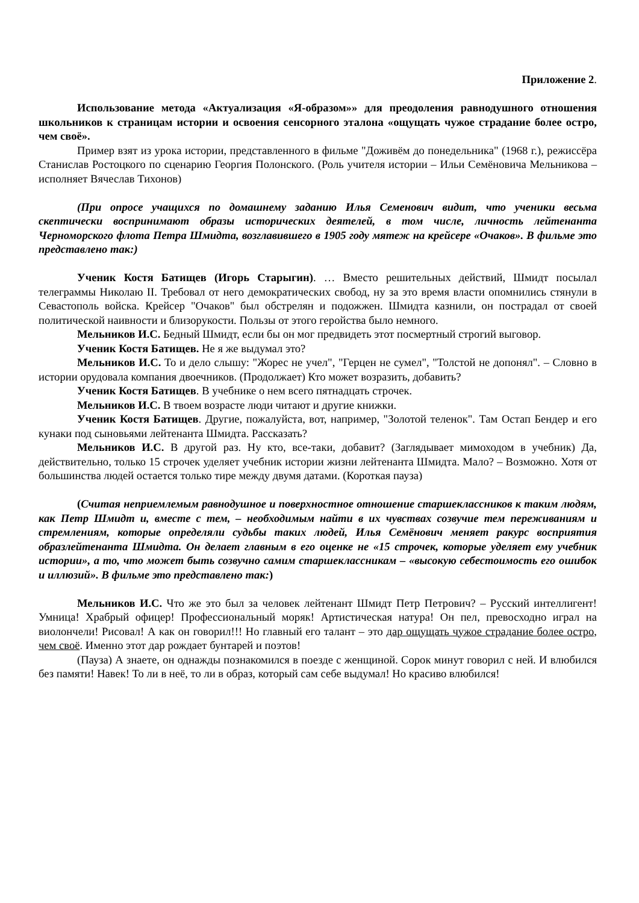Приложение 2.
Использование метода «Актуализация «Я-образом»» для преодоления равнодушного отношения школьников к страницам истории и освоения сенсорного эталона «ощущать чужое страдание более остро, чем своё».
Пример взят из урока истории, представленного в фильме "Доживём до понедельника" (1968 г.), режиссёра Станислав Ростоцкого по сценарию Георгия Полонского. (Роль учителя истории – Ильи Семёновича Мельникова – исполняет Вячеслав Тихонов)
(При опросе учащихся по домашнему заданию Илья Семенович видит, что ученики весьма скептически воспринимают образы исторических деятелей, в том числе, личность лейтенанта Черноморского флота Петра Шмидта, возглавившего в 1905 году мятеж на крейсере «Очаков». В фильме это представлено так:)
Ученик Костя Батищев (Игорь Старыгин). … Вместо решительных действий, Шмидт посылал телеграммы Николаю II. Требовал от него демократических свобод, ну за это время власти опомнились стянули в Севастополь войска. Крейсер "Очаков" был обстрелян и подожжен. Шмидта казнили, он пострадал от своей политической наивности и близорукости. Пользы от этого геройства было немного.
Мельников И.С. Бедный Шмидт, если бы он мог предвидеть этот посмертный строгий выговор.
Ученик Костя Батищев. Не я же выдумал это?
Мельников И.С. То и дело слышу: "Жорес не учел", "Герцен не сумел", "Толстой не допонял". – Словно в истории орудовала компания двоечников. (Продолжает) Кто может возразить, добавить?
Ученик Костя Батищев. В учебнике о нем всего пятнадцать строчек.
Мельников И.С. В твоем возрасте люди читают и другие книжки.
Ученик Костя Батищев. Другие, пожалуйста, вот, например, "Золотой теленок". Там Остап Бендер и его кунаки под сыновьями лейтенанта Шмидта. Рассказать?
Мельников И.С. В другой раз. Ну кто, все-таки, добавит? (Заглядывает мимоходом в учебник) Да, действительно, только 15 строчек уделяет учебник истории жизни лейтенанта Шмидта. Мало? – Возможно. Хотя от большинства людей остается только тире между двумя датами. (Короткая пауза)
(Считая неприемлемым равнодушное и поверхностное отношение старшеклассников к таким людям, как Петр Шмидт и, вместе с тем, – необходимым найти в их чувствах созвучие тем переживаниям и стремлениям, которые определяли судьбы таких людей, Илья Семёнович меняет ракурс восприятия образлейтенанта Шмидта. Он делает главным в его оценке не «15 строчек, которые уделяет ему учебник истории», а то, что может быть созвучно самим старшеклассникам – «высокую себестоимость его ошибок и иллюзий». В фильме это представлено так:)
Мельников И.С. Что же это был за человек лейтенант Шмидт Петр Петрович? – Русский интеллигент! Умница! Храбрый офицер! Профессиональный моряк! Артистическая натура! Он пел, превосходно играл на виолончели! Рисовал! А как он говорил!!! Но главный его талант – это дар ощущать чужое страдание более остро, чем своё. Именно этот дар рождает бунтарей и поэтов!
(Пауза) А знаете, он однажды познакомился в поезде с женщиной. Сорок минут говорил с ней. И влюбился без памяти! Навек! То ли в неё, то ли в образ, который сам себе выдумал! Но красиво влюбился!